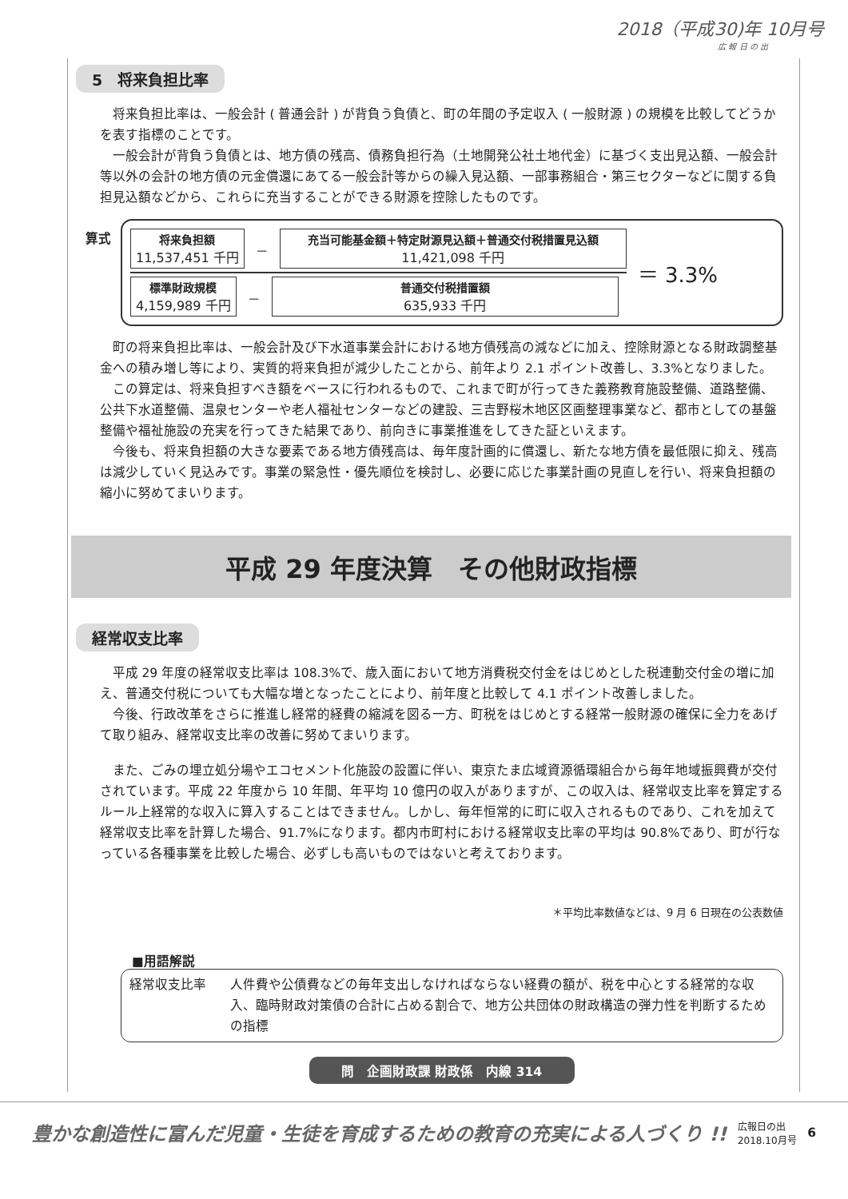2018（平成30)年 10月号
広 報 日 の 出
5　将来負担比率
将来負担比率は、一般会計 ( 普通会計 ) が背負う負債と、町の年間の予定収入 ( 一般財源 ) の規模を比較してどうかを表す指標のことです。
一般会計が背負う負債とは、地方債の残高、債務負担行為（土地開発公社土地代金）に基づく支出見込額、一般会計等以外の会計の地方債の元金償還にあてる一般会計等からの繰入見込額、一部事務組合・第三セクターなどに関する負担見込額などから、これらに充当することができる財源を控除したものです。
算式
将来負担額
11,537,451 千円
－
充当可能基金額＋特定財源見込額＋普通交付税措置見込額
11,421,098 千円
標準財政規模
4,159,989 千円
－
普通交付税措置額
635,933 千円
＝ 3.3%
町の将来負担比率は、一般会計及び下水道事業会計における地方債残高の減などに加え、控除財源となる財政調整基金への積み増し等により、実質的将来負担が減少したことから、前年より 2.1 ポイント改善し、3.3%となりました。
この算定は、将来負担すべき額をベースに行われるもので、これまで町が行ってきた義務教育施設整備、道路整備、公共下水道整備、温泉センターや老人福祉センターなどの建設、三吉野桜木地区区画整理事業など、都市としての基盤整備や福祉施設の充実を行ってきた結果であり、前向きに事業推進をしてきた証といえます。
今後も、将来負担額の大きな要素である地方債残高は、毎年度計画的に償還し、新たな地方債を最低限に抑え、残高は減少していく見込みです。事業の緊急性・優先順位を検討し、必要に応じた事業計画の見直しを行い、将来負担額の縮小に努めてまいります。
平成 29 年度決算　その他財政指標
経常収支比率
平成 29 年度の経常収支比率は 108.3%で、歳入面において地方消費税交付金をはじめとした税連動交付金の増に加え、普通交付税についても大幅な増となったことにより、前年度と比較して 4.1 ポイント改善しました。
今後、行政改革をさらに推進し経常的経費の縮減を図る一方、町税をはじめとする経常一般財源の確保に全力をあげて取り組み、経常収支比率の改善に努めてまいります。
また、ごみの埋立処分場やエコセメント化施設の設置に伴い、東京たま広域資源循環組合から毎年地域振興費が交付されています。平成 22 年度から 10 年間、年平均 10 億円の収入がありますが、この収入は、経常収支比率を算定するルール上経常的な収入に算入することはできません。しかし、毎年恒常的に町に収入されるものであり、これを加えて経常収支比率を計算した場合、91.7%になります。都内市町村における経常収支比率の平均は 90.8%であり、町が行なっている各種事業を比較した場合、必ずしも高いものではないと考えております。
＊平均比率数値などは、9 月 6 日現在の公表数値
■用語解説
経常収支比率 人件費や公債費などの毎年支出しなければならない経費の額が、税を中心とする経常的な収入、臨時財政対策債の合計に占める割合で、地方公共団体の財政構造の弾力性を判断するための指標
問　企画財政課 財政係　内線 314
豊かな創造性に富んだ児童・生徒を育成するための教育の充実による人づくり !! 広報日の出
2018.10月号 6